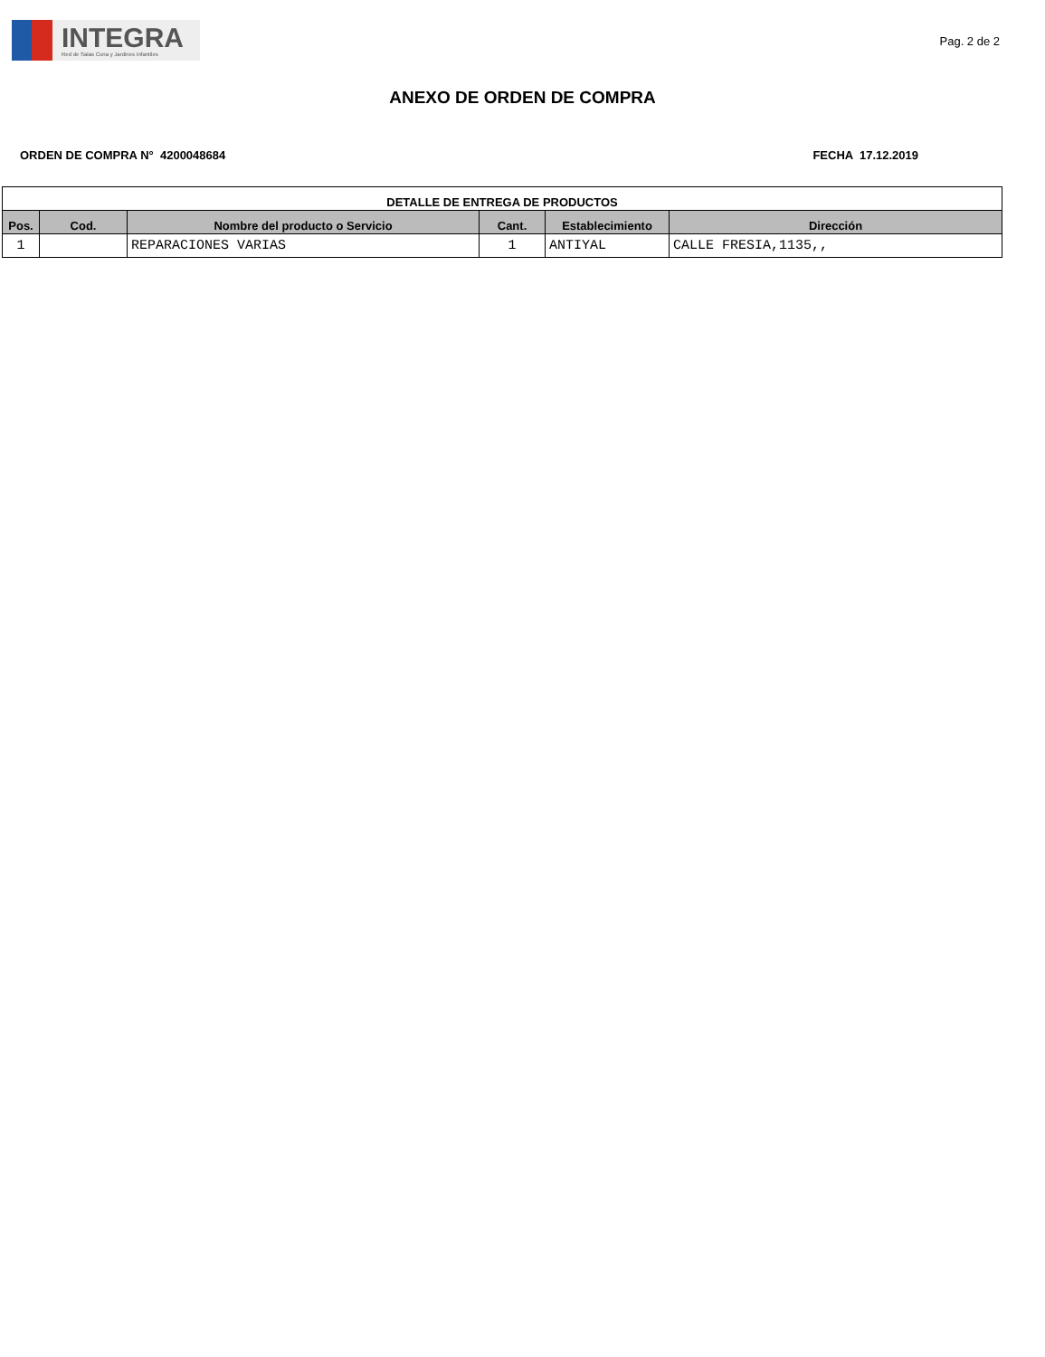INTEGRA
Red de Salas Cuna y Jardines Infantiles
Pag. 2 de 2
ANEXO DE ORDEN DE COMPRA
ORDEN DE COMPRA N° 4200048684 FECHA 17.12.2019
| DETALLE DE ENTREGA DE PRODUCTOS | | | | | |
| --- | --- | --- | --- | --- | --- |
| Pos. | Cod. | Nombre del producto o Servicio | Cant. | Establecimiento | Dirección |
| 1 | | REPARACIONES VARIAS | 1 | ANTIYAL | CALLE FRESIA,1135,, |